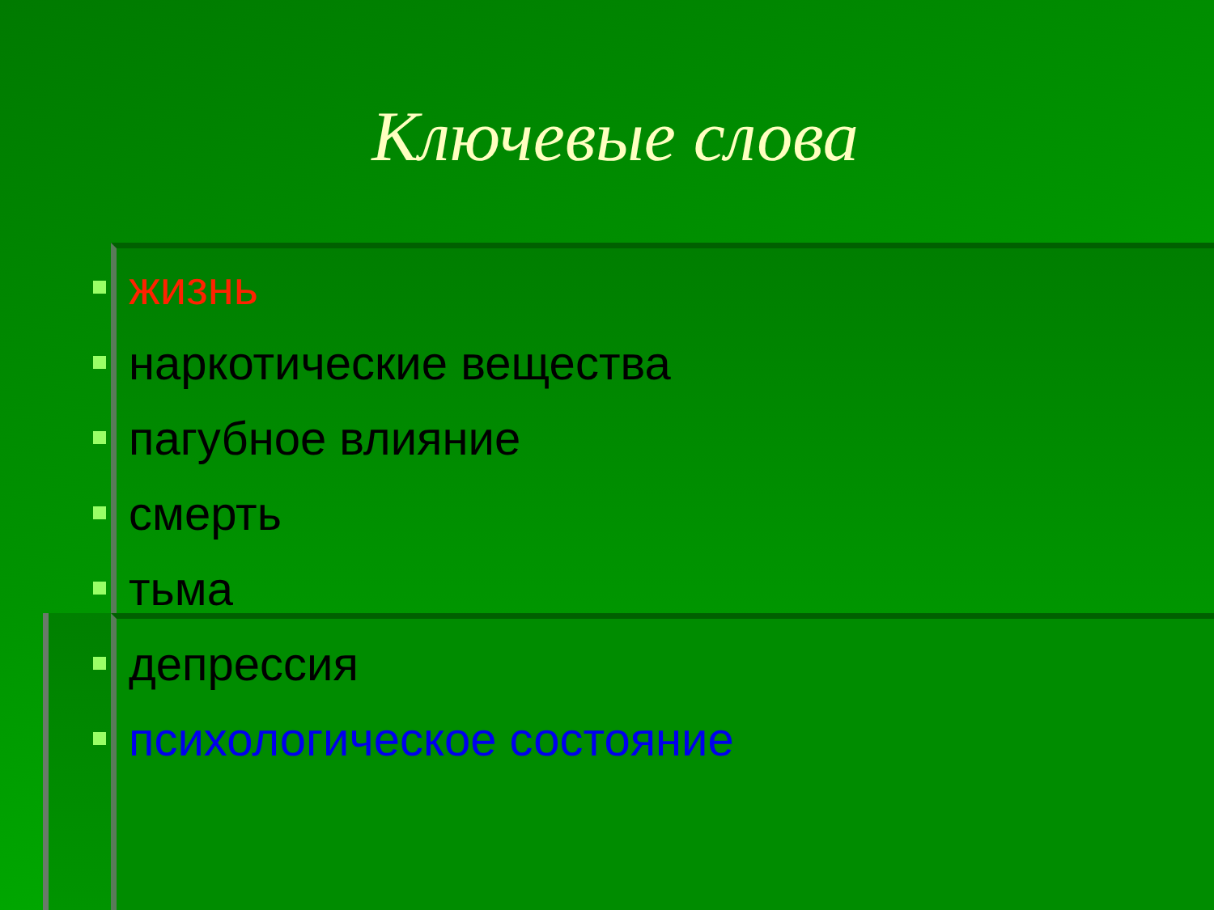Ключевые слова
жизнь
наркотические вещества
пагубное влияние
смерть
тьма
депрессия
психологическое состояние